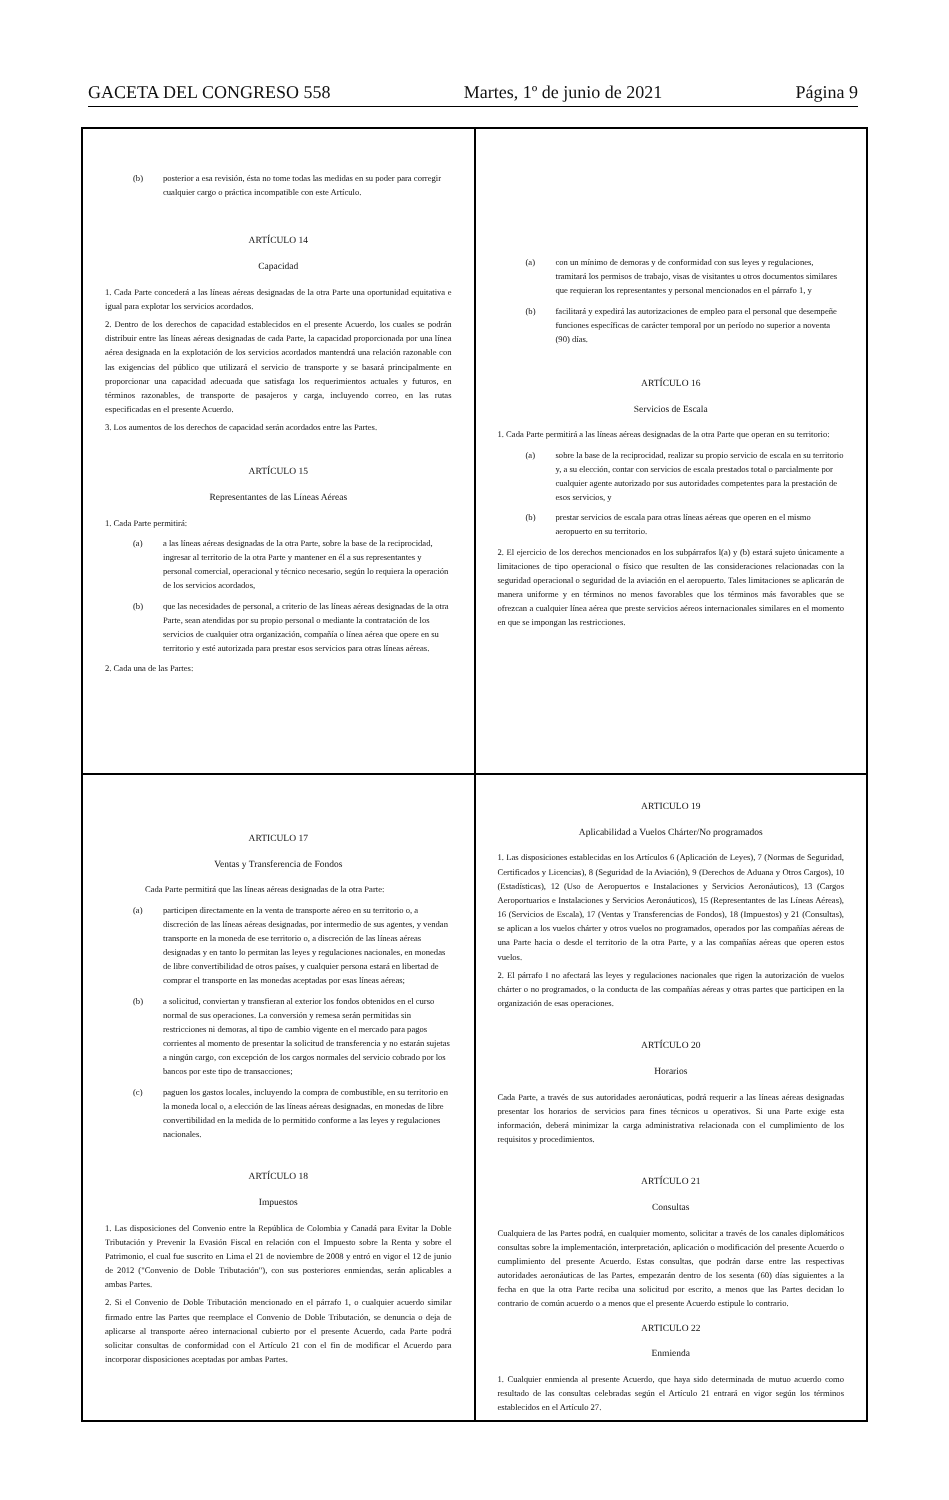GACETA DEL CONGRESO 558 Martes, 1º de junio de 2021 Página 9
(b) posterior a esa revisión, ésta no tome todas las medidas en su poder para corregir cualquier cargo o práctica incompatible con este Artículo.
ARTÍCULO 14
Capacidad
1. Cada Parte concederá a las líneas aéreas designadas de la otra Parte una oportunidad equitativa e igual para explotar los servicios acordados.
2. Dentro de los derechos de capacidad establecidos en el presente Acuerdo, los cuales se podrán distribuir entre las líneas aéreas designadas de cada Parte, la capacidad proporcionada por una línea aérea designada en la explotación de los servicios acordados mantendrá una relación razonable con las exigencias del público que utilizará el servicio de transporte y se basará principalmente en proporcionar una capacidad adecuada que satisfaga los requerimientos actuales y futuros, en términos razonables, de transporte de pasajeros y carga, incluyendo correo, en las rutas especificadas en el presente Acuerdo.
3. Los aumentos de los derechos de capacidad serán acordados entre las Partes.
ARTÍCULO 15
Representantes de las Líneas Aéreas
1. Cada Parte permitirá:
(a) a las líneas aéreas designadas de la otra Parte, sobre la base de la reciprocidad, ingresar al territorio de la otra Parte y mantener en él a sus representantes y personal comercial, operacional y técnico necesario, según lo requiera la operación de los servicios acordados,
(b) que las necesidades de personal, a criterio de las líneas aéreas designadas de la otra Parte, sean atendidas por su propio personal o mediante la contratación de los servicios de cualquier otra organización, compañía o línea aérea que opere en su territorio y esté autorizada para prestar esos servicios para otras líneas aéreas.
2. Cada una de las Partes:
(a) con un mínimo de demoras y de conformidad con sus leyes y regulaciones, tramitará los permisos de trabajo, visas de visitantes u otros documentos similares que requieran los representantes y personal mencionados en el párrafo 1, y
(b) facilitará y expedirá las autorizaciones de empleo para el personal que desempeñe funciones específicas de carácter temporal por un período no superior a noventa (90) días.
ARTÍCULO 16
Servicios de Escala
1. Cada Parte permitirá a las líneas aéreas designadas de la otra Parte que operan en su territorio:
(a) sobre la base de la reciprocidad, realizar su propio servicio de escala en su territorio y, a su elección, contar con servicios de escala prestados total o parcialmente por cualquier agente autorizado por sus autoridades competentes para la prestación de esos servicios, y
(b) prestar servicios de escala para otras líneas aéreas que operen en el mismo aeropuerto en su territorio.
2. El ejercicio de los derechos mencionados en los subpárrafos l(a) y (b) estará sujeto únicamente a limitaciones de tipo operacional o físico que resulten de las consideraciones relacionadas con la seguridad operacional o seguridad de la aviación en el aeropuerto. Tales limitaciones se aplicarán de manera uniforme y en términos no menos favorables que los términos más favorables que se ofrezcan a cualquier línea aérea que preste servicios aéreos internacionales similares en el momento en que se impongan las restricciones.
ARTICULO 17
Ventas y Transferencia de Fondos
Cada Parte permitirá que las líneas aéreas designadas de la otra Parte:
(a) participen directamente en la venta de transporte aéreo en su territorio o, a discreción de las líneas aéreas designadas, por intermedio de sus agentes, y vendan transporte en la moneda de ese territorio o, a discreción de las líneas aéreas designadas y en tanto lo permitan las leyes y regulaciones nacionales, en monedas de libre convertibilidad de otros países, y cualquier persona estará en libertad de comprar el transporte en las monedas aceptadas por esas líneas aéreas;
(b) a solicitud, conviertan y transfieran al exterior los fondos obtenidos en el curso normal de sus operaciones. La conversión y remesa serán permitidas sin restricciones ni demoras, al tipo de cambio vigente en el mercado para pagos corrientes al momento de presentar la solicitud de transferencia y no estarán sujetas a ningún cargo, con excepción de los cargos normales del servicio cobrado por los bancos por este tipo de transacciones;
(c) paguen los gastos locales, incluyendo la compra de combustible, en su territorio en la moneda local o, a elección de las líneas aéreas designadas, en monedas de libre convertibilidad en la medida de lo permitido conforme a las leyes y regulaciones nacionales.
ARTÍCULO 18
Impuestos
1. Las disposiciones del Convenio entre la República de Colombia y Canadá para Evitar la Doble Tributación y Prevenir la Evasión Fiscal en relación con el Impuesto sobre la Renta y sobre el Patrimonio, el cual fue suscrito en Lima el 21 de noviembre de 2008 y entró en vigor el 12 de junio de 2012 ("Convenio de Doble Tributación"), con sus posteriores enmiendas, serán aplicables a ambas Partes.
2. Si el Convenio de Doble Tributación mencionado en el párrafo 1, o cualquier acuerdo similar firmado entre las Partes que reemplace el Convenio de Doble Tributación, se denuncia o deja de aplicarse al transporte aéreo internacional cubierto por el presente Acuerdo, cada Parte podrá solicitar consultas de conformidad con el Artículo 21 con el fin de modificar el Acuerdo para incorporar disposiciones aceptadas por ambas Partes.
ARTICULO 19
Aplicabilidad a Vuelos Chárter/No programados
1. Las disposiciones establecidas en los Artículos 6 (Aplicación de Leyes), 7 (Normas de Seguridad, Certificados y Licencias), 8 (Seguridad de la Aviación), 9 (Derechos de Aduana y Otros Cargos), 10 (Estadísticas), 12 (Uso de Aeropuertos e Instalaciones y Servicios Aeronáuticos), 13 (Cargos Aeroportuarios e Instalaciones y Servicios Aeronáuticos), 15 (Representantes de las Líneas Aéreas), 16 (Servicios de Escala), 17 (Ventas y Transferencias de Fondos), 18 (Impuestos) y 21 (Consultas), se aplican a los vuelos chárter y otros vuelos no programados, operados por las compañías aéreas de una Parte hacia o desde el territorio de la otra Parte, y a las compañías aéreas que operen estos vuelos.
2. El párrafo I no afectará las leyes y regulaciones nacionales que rigen la autorización de vuelos chárter o no programados, o la conducta de las compañías aéreas y otras partes que participen en la organización de esas operaciones.
ARTÍCULO 20
Horarios
Cada Parte, a través de sus autoridades aeronáuticas, podrá requerir a las líneas aéreas designadas presentar los horarios de servicios para fines técnicos u operativos. Si una Parte exige esta información, deberá minimizar la carga administrativa relacionada con el cumplimiento de los requisitos y procedimientos.
ARTÍCULO 21
Consultas
Cualquiera de las Partes podrá, en cualquier momento, solicitar a través de los canales diplomáticos consultas sobre la implementación, interpretación, aplicación o modificación del presente Acuerdo o cumplimiento del presente Acuerdo. Estas consultas, que podrán darse entre las respectivas autoridades aeronáuticas de las Partes, empezarán dentro de los sesenta (60) días siguientes a la fecha en que la otra Parte reciba una solicitud por escrito, a menos que las Partes decidan lo contrario de común acuerdo o a menos que el presente Acuerdo estipule lo contrario.
ARTICULO 22
Enmienda
1. Cualquier enmienda al presente Acuerdo, que haya sido determinada de mutuo acuerdo como resultado de las consultas celebradas según el Artículo 21 entrará en vigor según los términos establecidos en el Artículo 27.